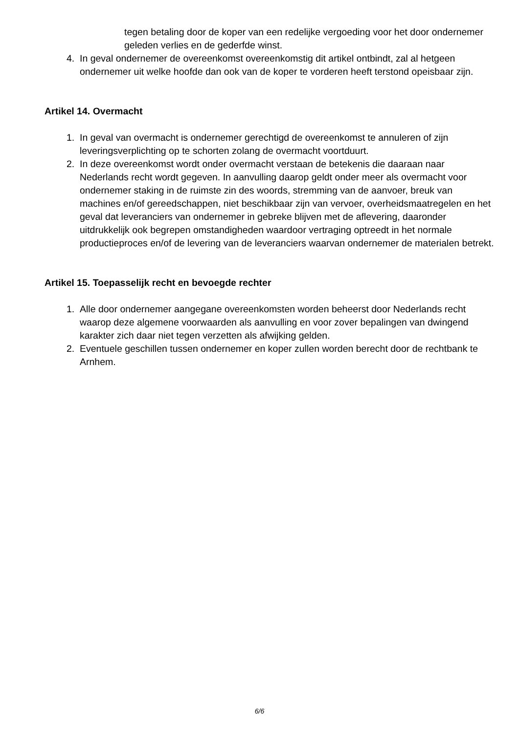tegen betaling door de koper van een redelijke vergoeding voor het door ondernemer geleden verlies en de gederfde winst.
4. In geval ondernemer de overeenkomst overeenkomstig dit artikel ontbindt, zal al hetgeen ondernemer uit welke hoofde dan ook van de koper te vorderen heeft terstond opeisbaar zijn.
Artikel 14. Overmacht
1. In geval van overmacht is ondernemer gerechtigd de overeenkomst te annuleren of zijn leveringsverplichting op te schorten zolang de overmacht voortduurt.
2. In deze overeenkomst wordt onder overmacht verstaan de betekenis die daaraan naar Nederlands recht wordt gegeven. In aanvulling daarop geldt onder meer als overmacht voor ondernemer staking in de ruimste zin des woords, stremming van de aanvoer, breuk van machines en/of gereedschappen, niet beschikbaar zijn van vervoer, overheidsmaatregelen en het geval dat leveranciers van ondernemer in gebreke blijven met de aflevering, daaronder uitdrukkelijk ook begrepen omstandigheden waardoor vertraging optreedt in het normale productieproces en/of de levering van de leveranciers waarvan ondernemer de materialen betrekt.
Artikel 15. Toepasselijk recht en bevoegde rechter
1. Alle door ondernemer aangegane overeenkomsten worden beheerst door Nederlands recht waarop deze algemene voorwaarden als aanvulling en voor zover bepalingen van dwingend karakter zich daar niet tegen verzetten als afwijking gelden.
2. Eventuele geschillen tussen ondernemer en koper zullen worden berecht door de rechtbank te Arnhem.
6/6